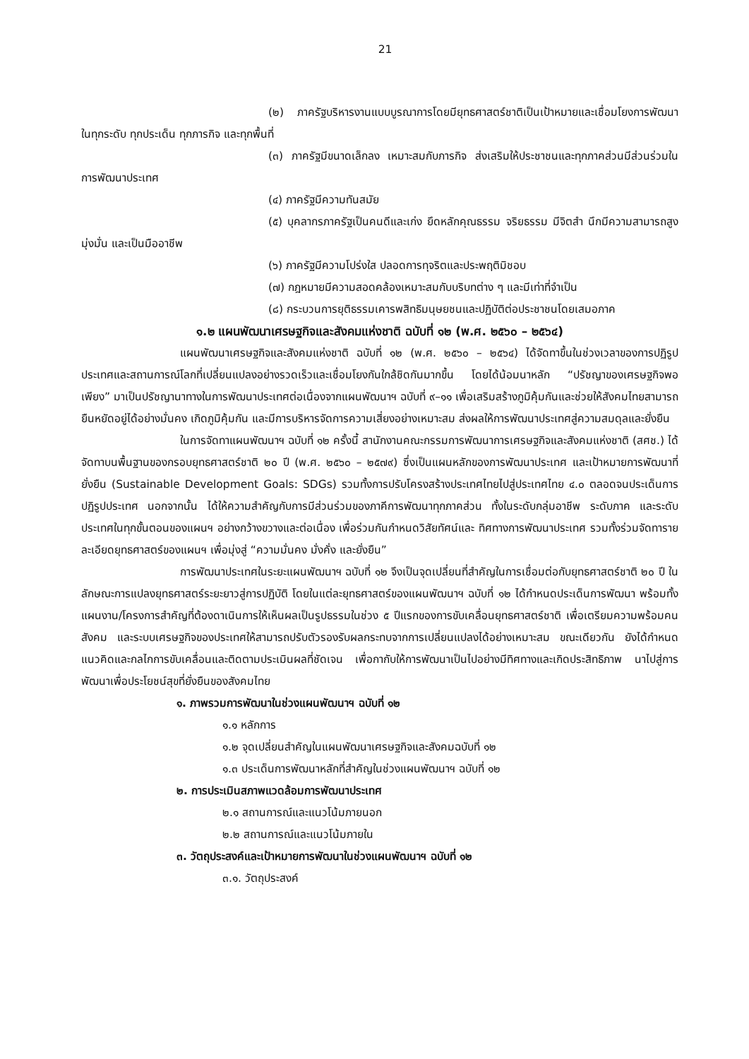21
(๒) ภาครัฐบริหารงานแบบบูรณาการโดยมียุทธศาสตร์ชาติเป็นเป้าหมายและเชื่อมโยงการพัฒนาในทุกระดับ ทุกประเด็น ทุกภารกิจ และทุกพื้นที่
(๓) ภาครัฐมีขนาดเล็กลง เหมาะสมกับภารกิจ ส่งเสริมให้ประชาชนและทุกภาคส่วนมีส่วนร่วมในการพัฒนาประเทศ
(๔) ภาครัฐมีความทันสมัย
(๕) บุคลากรภาครัฐเป็นคนดีและเก่ง ยึดหลักคุณธรรม จริยธรรม มีจิตสำ นึกมีความสามารถสูง มุ่งมั่น และเป็นมืออาชีพ
(๖) ภาครัฐมีความโปร่งใส ปลอดการทุจริตและประพฤติมิชอบ
(๗) กฎหมายมีความสอดคล้องเหมาะสมกับบริบทต่าง ๆ และมีเท่าที่จำเป็น
(๘) กระบวนการยุติธรรมเคารพสิทธิมนุษยชนและปฏิบัติต่อประชาชนโดยเสมอภาค
๑.๒ แผนพัฒนาเศรษฐกิจและสังคมแห่งชาติ ฉบับที่ ๑๒ (พ.ศ. ๒๕๖๐ – ๒๕๖๔)
แผนพัฒนาเศรษฐกิจและสังคมแห่งชาติ ฉบับที่ ๑๒ (พ.ศ. ๒๕๖๐ – ๒๕๖๔) ได้จัดทาขึ้นในช่วงเวลาของการปฏิรูปประเทศและสถานการณ์โลกที่เปลี่ยนแปลงอย่างรวดเร็วและเชื่อมโยงกันใกล้ชิดกันมากขึ้น โดยได้น้อมนาหลัก “ปรัชญาของเศรษฐกิจพอเพียง” มาเป็นปรัชญานาทางในการพัฒนาประเทศต่อเนื่องจากแผนพัฒนาฯ ฉบับที่ ๙–๑๑ เพื่อเสริมสร้างภูมิคุ้มกันและช่วยให้สังคมไทยสามารถยืนหยัดอยู่ได้อย่างมั่นคง เกิดภูมิคุ้มกัน และมีการบริหารจัดการความเสี่ยงอย่างเหมาะสม ส่งผลให้การพัฒนาประเทศสู่ความสมดุลและยั่งยืน
ในการจัดทาแผนพัฒนาฯ ฉบับที่ ๑๒ ครั้งนี้ สานักงานคณะกรรมการพัฒนาการเศรษฐกิจและสังคมแห่งชาติ (สศช.) ได้จัดทาบนพื้นฐานของกรอบยุทธศาสตร์ชาติ ๒๐ ปี (พ.ศ. ๒๕๖๐ – ๒๕๗๙) ซึ่งเป็นแผนหลักของการพัฒนาประเทศ และเป้าหมายการพัฒนาที่ยั่งยืน (Sustainable Development Goals: SDGs) รวมทั้งการปรับโครงสร้างประเทศไทยไปสู่ประเทศไทย ๔.๐ ตลอดจนประเด็นการปฏิรูปประเทศ นอกจากนั้น ได้ให้ความสำคัญกับการมีส่วนร่วมของภาคีการพัฒนาทุกภาคส่วน ทั้งในระดับกลุ่มอาชีพ ระดับภาค และระดับประเทศในทุกขั้นตอนของแผนฯ อย่างกว้างขวางและต่อเนื่อง เพื่อร่วมกันกำหนดวิสัยทัศน์และ ทิศทางการพัฒนาประเทศ รวมทั้งร่วมจัดทารายละเอียดยุทธศาสตร์ของแผนฯ เพื่อมุ่งสู่ “ความมั่นคง มั่งคั่ง และยั่งยืน”
การพัฒนาประเทศในระยะแผนพัฒนาฯ ฉบับที่ ๑๒ จึงเป็นจุดเปลี่ยนที่สำคัญในการเชื่อมต่อกับยุทธศาสตร์ชาติ ๒๐ ปี ในลักษณะการแปลงยุทธศาสตร์ระยะยาวสู่การปฏิบัติ โดยในแต่ละยุทธศาสตร์ของแผนพัฒนาฯ ฉบับที่ ๑๒ ได้กำหนดประเด็นการพัฒนา พร้อมทั้งแผนงาน/โครงการสำคัญที่ต้องดาเนินการให้เห็นผลเป็นรูปธรรมในช่วง ๕ ปีแรกของการขับเคลื่อนยุทธศาสตร์ชาติ เพื่อเตรียมความพร้อมคน สังคม และระบบเศรษฐกิจของประเทศให้สามารถปรับตัวรองรับผลกระทบจากการเปลี่ยนแปลงได้อย่างเหมาะสม ขณะเดียวกัน ยังได้กำหนดแนวคิดและกลไกการขับเคลื่อนและติดตามประเมินผลที่ชัดเจน เพื่อกากับให้การพัฒนาเป็นไปอย่างมีทิศทางและเกิดประสิทธิภาพ นาไปสู่การพัฒนาเพื่อประโยชน์สุขที่ยั่งยืนของสังคมไทย
๑. ภาพรวมการพัฒนาในช่วงแผนพัฒนาฯ ฉบับที่ ๑๒
๑.๑ หลักการ
๑.๒ จุดเปลี่ยนสำคัญในแผนพัฒนาเศรษฐกิจและสังคมฉบับที่ ๑๒
๑.๓ ประเด็นการพัฒนาหลักที่สำคัญในช่วงแผนพัฒนาฯ ฉบับที่ ๑๒
๒. การประเมินสภาพแวดล้อมการพัฒนาประเทศ
๒.๑ สถานการณ์และแนวโน้มภายนอก
๒.๒ สถานการณ์และแนวโน้มภายใน
๓. วัตถุประสงค์และเป้าหมายการพัฒนาในช่วงแผนพัฒนาฯ ฉบับที่ ๑๒
๓.๑. วัตถุประสงค์